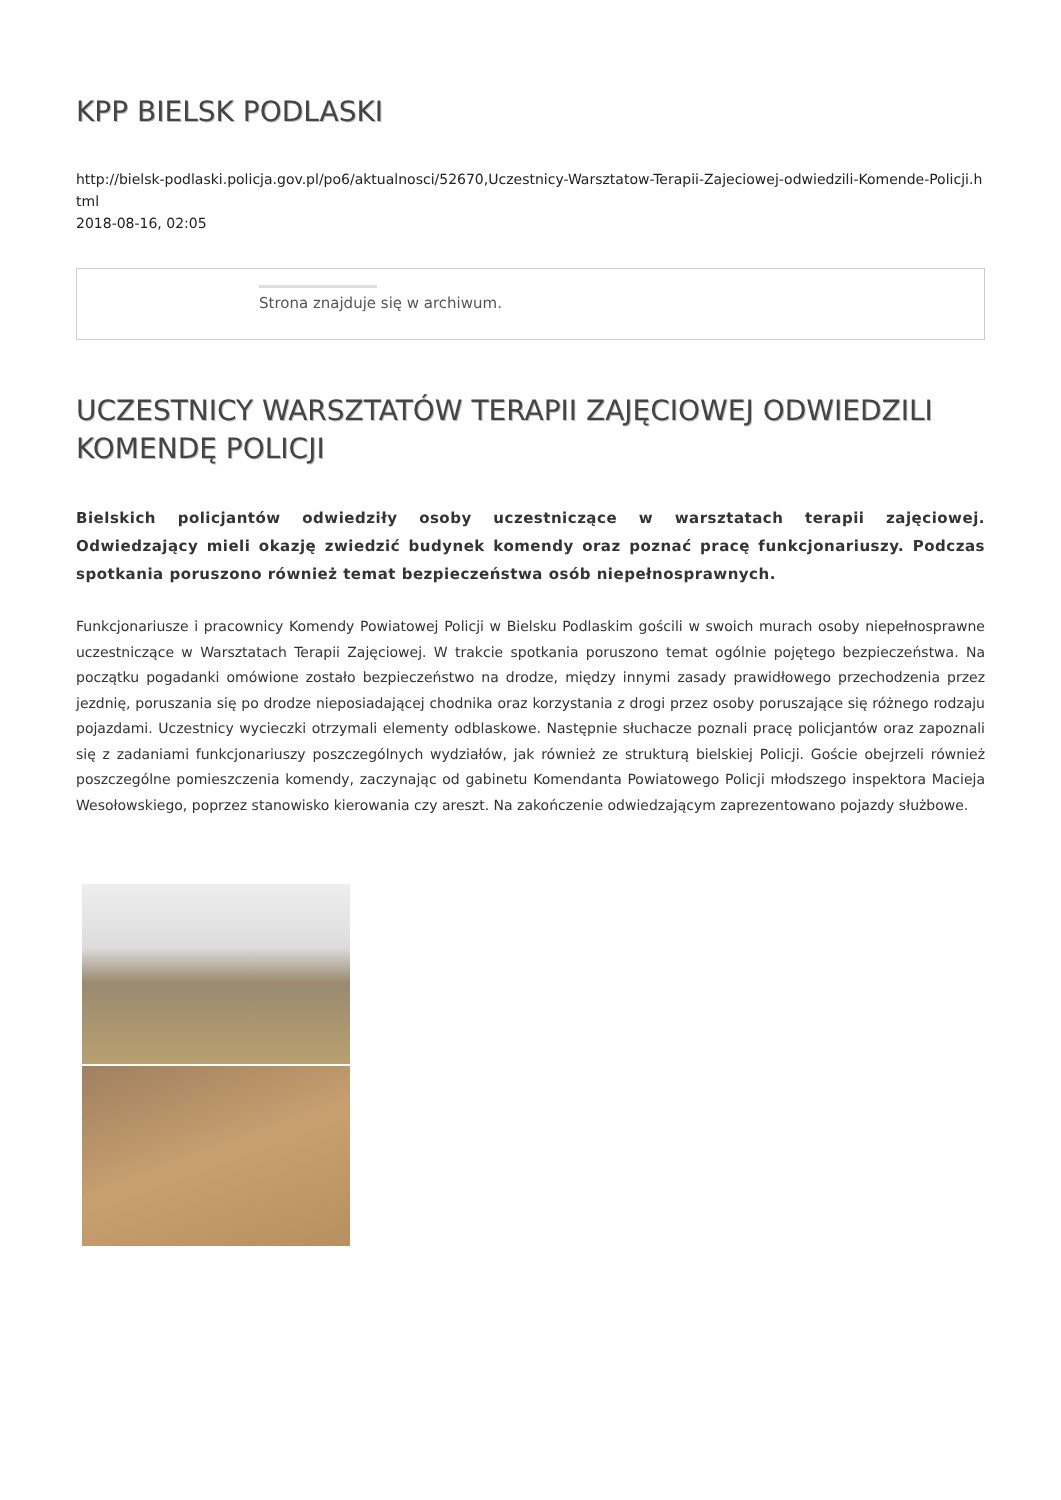KPP BIELSK PODLASKI
http://bielsk-podlaski.policja.gov.pl/po6/aktualnosci/52670,Uczestnicy-Warsztatow-Terapii-Zajeciowej-odwiedzili-Komende-Policji.html
2018-08-16, 02:05
Strona znajduje się w archiwum.
UCZESTNICY WARSZTATÓW TERAPII ZAJĘCIOWEJ ODWIEDZILI KOMENDĘ POLICJI
Bielskich policjantów odwiedziły osoby uczestniczące w warsztatach terapii zajęciowej. Odwiedzający mieli okazję zwiedzić budynek komendy oraz poznać pracę funkcjonariuszy. Podczas spotkania poruszono również temat bezpieczeństwa osób niepełnosprawnych.
Funkcjonariusze i pracownicy Komendy Powiatowej Policji w Bielsku Podlaskim gościli w swoich murach osoby niepełnosprawne uczestniczące w Warsztatach Terapii Zajęciowej. W trakcie spotkania poruszono temat ogólnie pojętego bezpieczeństwa. Na początku pogadanki omówione zostało bezpieczeństwo na drodze, między innymi zasady prawidłowego przechodzenia przez jezdnię, poruszania się po drodze nieposiadającej chodnika oraz korzystania z drogi przez osoby poruszające się różnego rodzaju pojazdami. Uczestnicy wycieczki otrzymali elementy odblaskowe. Następnie słuchacze poznali pracę policjantów oraz zapoznali się z zadaniami funkcjonariuszy poszczególnych wydziałów, jak również ze strukturą bielskiej Policji. Goście obejrzeli również poszczególne pomieszczenia komendy, zaczynając od gabinetu Komendanta Powiatowego Policji młodszego inspektora Macieja Wesołowskiego, poprzez stanowisko kierowania czy areszt. Na zakończenie odwiedzającym zaprezentowano pojazdy służbowe.